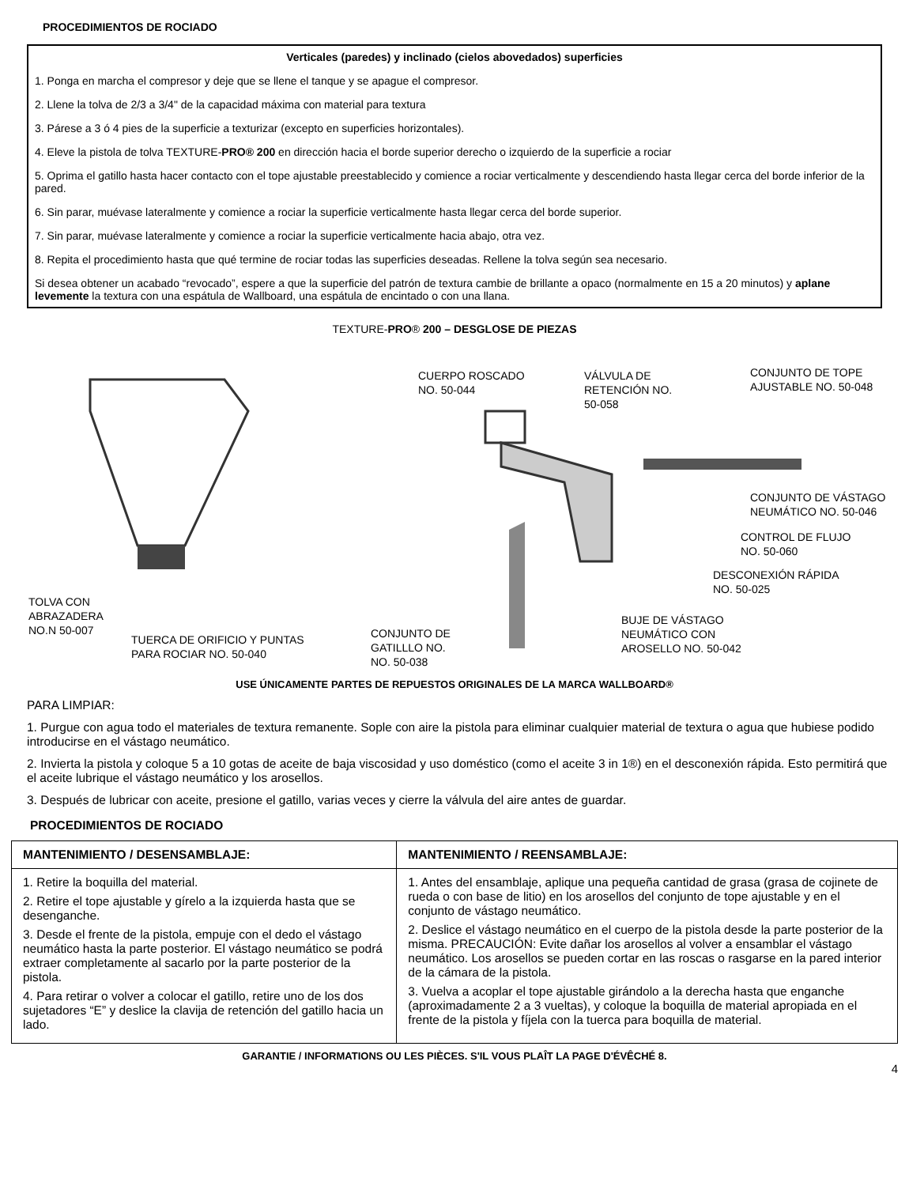PROCEDIMIENTOS DE ROCIADO
Verticales (paredes) y inclinado (cielos abovedados) superficies
1. Ponga en marcha el compresor y deje que se llene el tanque y se apague el compresor.
2. Llene la tolva de 2/3 a 3/4" de la capacidad máxima con material para textura
3. Párese a 3 ó 4 pies de la superficie a texturizar (excepto en superficies horizontales).
4. Eleve la pistola de tolva TEXTURE-PRO® 200 en dirección hacia el borde superior derecho o izquierdo de la superficie a rociar
5. Oprima el gatillo hasta hacer contacto con el tope ajustable preestablecido y comience a rociar verticalmente y descendiendo hasta llegar cerca del borde inferior de la pared.
6. Sin parar, muévase lateralmente y comience a rociar la superficie verticalmente hasta llegar cerca del borde superior.
7. Sin parar, muévase lateralmente y comience a rociar la superficie verticalmente hacia abajo, otra vez.
8. Repita el procedimiento hasta que qué termine de rociar todas las superficies deseadas. Rellene la tolva según sea necesario.
Si desea obtener un acabado “revocado”, espere a que la superficie del patrón de textura cambie de brillante a opaco (normalmente en 15 a 20 minutos) y aplane levemente la textura con una espátula de Wallboard, una espátula de encintado o con una llana.
TEXTURE-PRO® 200 – DESGLOSE DE PIEZAS
CUERPO ROSCADO
NO. 50-044
VÁLVULA DE
RETENCIÓN NO.
50-058
CONJUNTO DE TOPE
AJUSTABLE NO. 50-048
CONJUNTO DE VÁSTAGO
NEUMÁTICO NO. 50-046
CONTROL DE FLUJO
NO. 50-060
DESCONEXIÓN RÁPIDA
NO. 50-025
BUJE DE VÁSTAGO
NEUMÁTICO CON
AROSELLO NO. 50-042
TOLVA CON
ABRAZADERA
NO.N 50-007
TUERCA DE ORIFICIO Y PUNTAS
PARA ROCIAR NO. 50-040
CONJUNTO DE
GATILLLO NO.
NO. 50-038
USE ÚNICAMENTE PARTES DE REPUESTOS ORIGINALES DE LA MARCA WALLBOARD®
PARA LIMPIAR:
1. Purgue con agua todo el materiales de textura remanente. Sople con aire la pistola para eliminar cualquier material de textura o agua que hubiese podido introducirse en el vástago neumático.
2. Invierta la pistola y coloque 5 a 10 gotas de aceite de baja viscosidad y uso doméstico (como el aceite 3 in 1®) en el desconexión rápida. Esto permitirá que el aceite lubrique el vástago neumático y los arosellos.
3. Después de lubricar con aceite, presione el gatillo, varias veces y cierre la válvula del aire antes de guardar.
PROCEDIMIENTOS DE ROCIADO
| MANTENIMIENTO / DESENSAMBLAJE: | MANTENIMIENTO / REENSAMBLAJE: |
| --- | --- |
| 1. Retire la boquilla del material. 2. Retire el tope ajustable y gírelo a la izquierda hasta que se desenganche. 3. Desde el frente de la pistola, empuje con el dedo el vástago neumático hasta la parte posterior. El vástago neumático se podrá extraer completamente al sacarlo por la parte posterior de la pistola. 4. Para retirar o volver a colocar el gatillo, retire uno de los dos sujetadores “E” y deslice la clavija de retención del gatillo hacia un lado. | 1. Antes del ensamblaje, aplique una pequeña cantidad de grasa (grasa de cojinete de rueda o con base de litio) en los arosellos del conjunto de tope ajustable y en el conjunto de vástago neumático. 2. Deslice el vástago neumático en el cuerpo de la pistola desde la parte posterior de la misma. PRECAUCIÓN: Evite dañar los arosellos al volver a ensamblar el vástago neumático. Los arosellos se pueden cortar en las roscas o rasgarse en la pared interior de la cámara de la pistola. 3. Vuelva a acoplar el tope ajustable girándolo a la derecha hasta que enganche (aproximadamente 2 a 3 vueltas), y coloque la boquilla de material apropiada en el frente de la pistola y fíjela con la tuerca para boquilla de material. |
GARANTIE / INFORMATIONS OU LES PIÈCES. S'IL VOUS PLAÎT LA PAGE D'ÉVÊCHÉ 8.
4